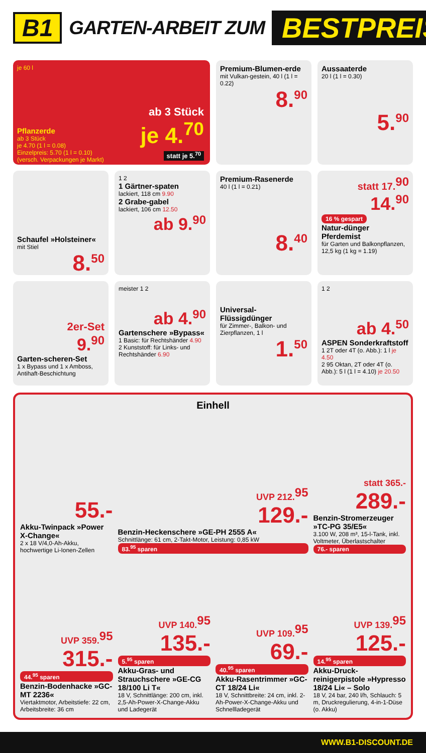B1 GARTEN-ARBEIT ZUM BESTPREIS
je 60 l
Pflanzerde
ab 3 Stück
je 4.70 (1 l = 0.08)
Einzelpreis: 5.70 (1 l = 0.10)
(versch. Verpackungen je Markt)
ab 3 Stück
je 4.<sup>70</sup>
statt je 5.<sup>70</sup>
Premium-Blumen-erde
mit Vulkan-gestein, 40 l (1 l = 0.22)
8.<sup>90</sup>
Aussaaterde
20 l (1 l = 0.30)
5.<sup>90</sup>
Schaufel »Holsteiner«
mit Stiel
8.<sup>50</sup>
1 2
1 Gärtner-spaten
lackiert, 118 cm 9.90
2 Grabe-gabel
lackiert, 106 cm 12.50
ab 9.<sup>90</sup>
Premium-Rasenerde
40 l (1 l = 0.21)
8.<sup>40</sup>
statt 17.<sup>90</sup>
14.<sup>90</sup>
16 % gespart
Natur-dünger Pferdemist
für Garten und Balkonpflanzen, 12,5 kg (1 kg = 1.19)
2er-Set
9.<sup>90</sup>
Garten-scheren-Set
1 x Bypass und 1 x Amboss, Antihaft-Beschichtung
meister 1 2
ab 4.<sup>90</sup>
Gartenschere »Bypass«
1 Basic: für Rechtshänder 4.90
2 Kunststoff: für Links- und Rechtshänder 6.90
Universal-Flüssigdünger
für Zimmer-, Balkon- und Zierpflanzen, 1 l
1.<sup>50</sup>
1 2
ab 4.<sup>50</sup>
ASPEN Sonderkraftstoff
1 2T oder 4T (o. Abb.): 1 l je 4.50
2 95 Oktan, 2T oder 4T (o. Abb.): 5 l (1 l = 4.10) je 20.50
55.-
Akku-Twinpack »Power X-Change«
2 x 18 V/4,0-Ah-Akku, hochwertige Li-Ionen-Zellen
Einhell
UVP 212.<sup>95</sup>
129.-
Benzin-Heckenschere »GE-PH 2555 A«
Schnittlänge: 61 cm, 2-Takt-Motor, Leistung: 0,85 kW
83.<sup>95</sup> sparen
statt 365.-
289.-
Benzin-Stromerzeuger »TC-PG 35/E5«
3.100 W, 208 m³, 15-l-Tank, inkl. Voltmeter, Überlastschalter
76.- sparen
UVP 359.<sup>95</sup>
315.-
44.<sup>95</sup> sparen
Benzin-Bodenhacke »GC-MT 2236«
Viertaktmotor, Arbeitstiefe: 22 cm, Arbeitsbreite: 36 cm
UVP 140.<sup>95</sup>
135.-
5.<sup>95</sup> sparen
Akku-Gras- und Strauchschere »GE-CG 18/100 Li T«
18 V, Schnittlänge: 200 cm, inkl. 2,5-Ah-Power-X-Change-Akku und Ladegerät
UVP 109.<sup>95</sup>
69.-
40.<sup>95</sup> sparen
Akku-Rasentrimmer »GC-CT 18/24 Li«
18 V, Schnittbreite: 24 cm, inkl. 2-Ah-Power-X-Change-Akku und Schnellladegerät
UVP 139.<sup>95</sup>
125.-
14.<sup>95</sup> sparen
Akku-Druck-reinigerpistole »Hypresso 18/24 Li« – Solo
18 V, 24 bar, 240 l/h, Schlauch: 5 m, Druckregulierung, 4-in-1-Düse (o. Akku)
WWW.B1-DISCOUNT.DE